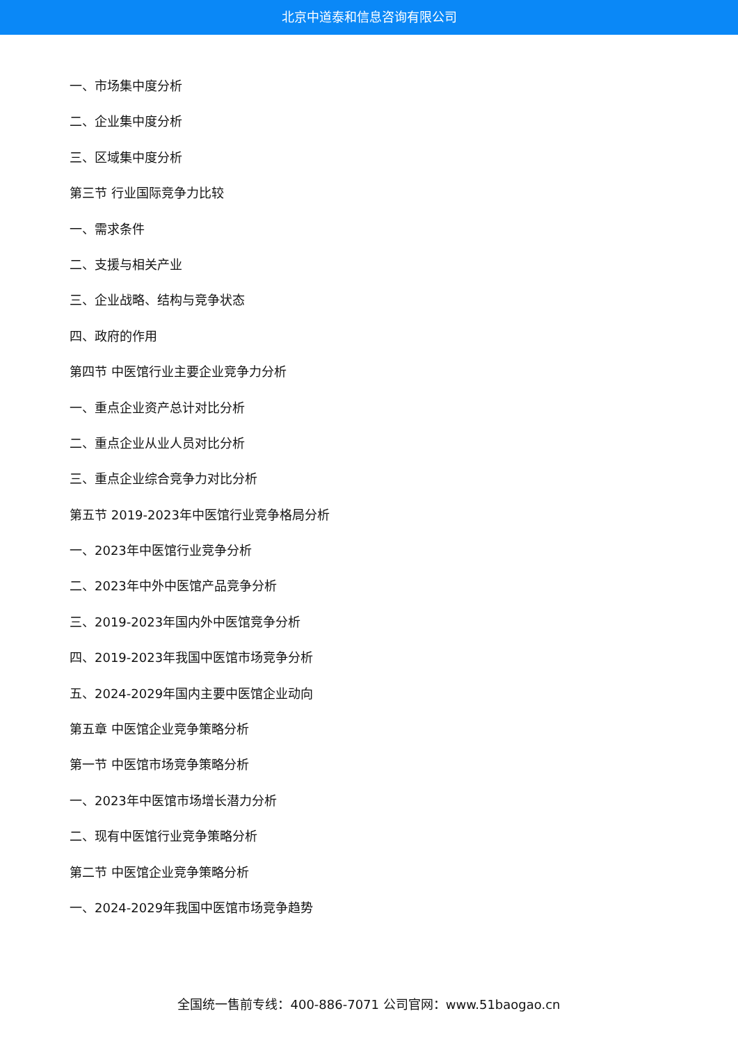北京中道泰和信息咨询有限公司
一、市场集中度分析
二、企业集中度分析
三、区域集中度分析
第三节 行业国际竞争力比较
一、需求条件
二、支援与相关产业
三、企业战略、结构与竞争状态
四、政府的作用
第四节 中医馆行业主要企业竞争力分析
一、重点企业资产总计对比分析
二、重点企业从业人员对比分析
三、重点企业综合竞争力对比分析
第五节 2019-2023年中医馆行业竞争格局分析
一、2023年中医馆行业竞争分析
二、2023年中外中医馆产品竞争分析
三、2019-2023年国内外中医馆竞争分析
四、2019-2023年我国中医馆市场竞争分析
五、2024-2029年国内主要中医馆企业动向
第五章 中医馆企业竞争策略分析
第一节 中医馆市场竞争策略分析
一、2023年中医馆市场增长潜力分析
二、现有中医馆行业竞争策略分析
第二节 中医馆企业竞争策略分析
一、2024-2029年我国中医馆市场竞争趋势
全国统一售前专线：400-886-7071 公司官网：www.51baogao.cn